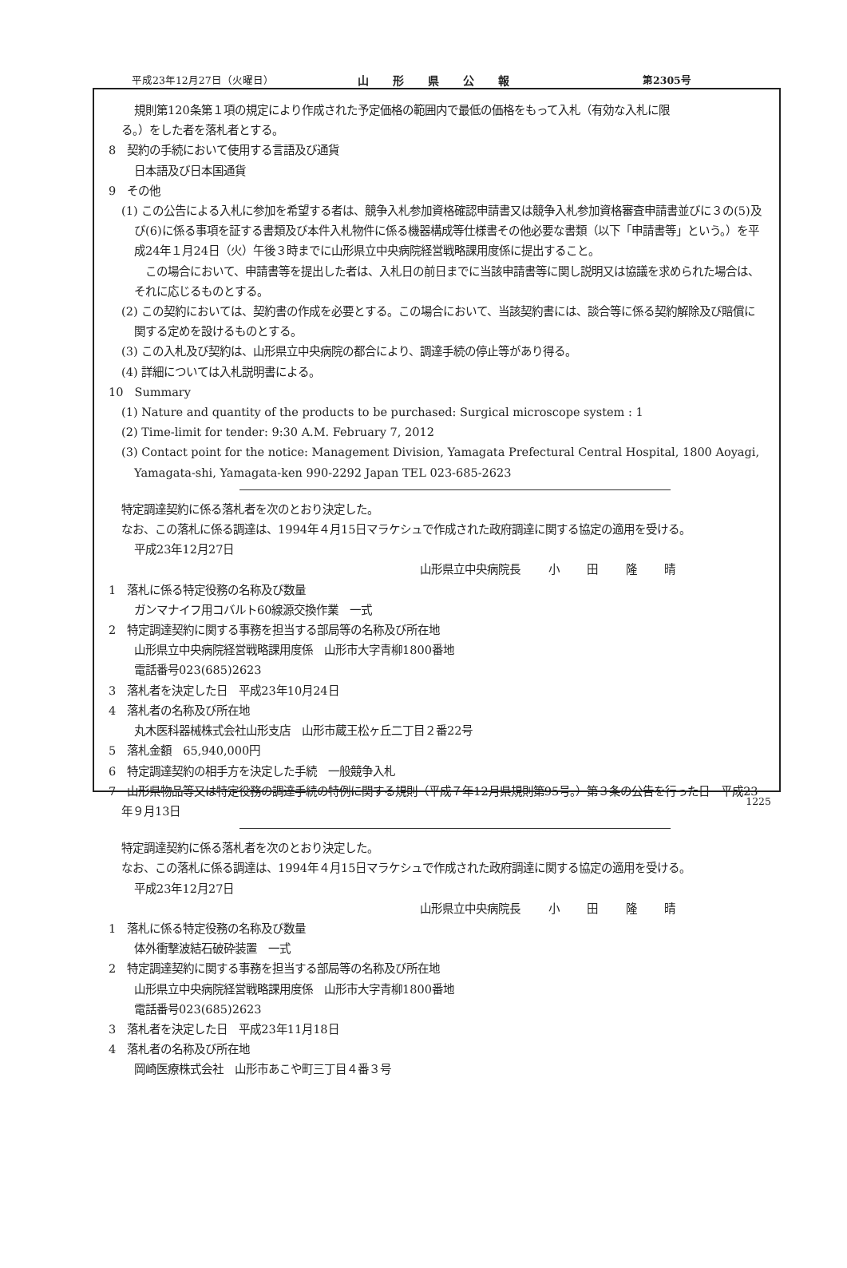平成23年12月27日（火曜日） 山形県公報 第2305号
規則第120条第１項の規定により作成された予定価格の範囲内で最低の価格をもって入札（有効な入札に限
る。）をした者を落札者とする。
8　契約の手続において使用する言語及び通貨
日本語及び日本国通貨
9　その他
(1) この公告による入札に参加を希望する者は、競争入札参加資格確認申請書又は競争入札参加資格審査申請書並びに３の(5)及び(6)に係る事項を証する書類及び本件入札物件に係る機器構成等仕様書その他必要な書類（以下「申請書等」という。）を平成24年１月24日（火）午後３時までに山形県立中央病院経営戦略課用度係に提出すること。
　この場合において、申請書等を提出した者は、入札日の前日までに当該申請書等に関し説明又は協議を求められた場合は、それに応じるものとする。
(2) この契約においては、契約書の作成を必要とする。この場合において、当該契約書には、談合等に係る契約解除及び賠償に関する定めを設けるものとする。
(3) この入札及び契約は、山形県立中央病院の都合により、調達手続の停止等があり得る。
(4) 詳細については入札説明書による。
10　Summary
(1) Nature and quantity of the products to be purchased: Surgical microscope system : 1
(2) Time-limit for tender: 9:30 A.M. February 7, 2012
(3) Contact point for the notice: Management Division, Yamagata Prefectural Central Hospital, 1800 Aoyagi, Yamagata-shi, Yamagata-ken 990-2292 Japan TEL 023-685-2623
特定調達契約に係る落札者を次のとおり決定した。
なお、この落札に係る調達は、1994年４月15日マラケシュで作成された政府調達に関する協定の適用を受ける。
平成23年12月27日
山形県立中央病院長 小 田 隆 晴
1　落札に係る特定役務の名称及び数量
ガンマナイフ用コバルト60線源交換作業　一式
2　特定調達契約に関する事務を担当する部局等の名称及び所在地
山形県立中央病院経営戦略課用度係　山形市大字青柳1800番地
電話番号023(685)2623
3　落札者を決定した日　平成23年10月24日
4　落札者の名称及び所在地
丸木医科器械株式会社山形支店　山形市蔵王松ヶ丘二丁目２番22号
5　落札金額　65,940,000円
6　特定調達契約の相手方を決定した手続　一般競争入札
7　山形県物品等又は特定役務の調達手続の特例に関する規則（平成７年12月県規則第95号。）第３条の公告を行った日　平成23年９月13日
特定調達契約に係る落札者を次のとおり決定した。
なお、この落札に係る調達は、1994年４月15日マラケシュで作成された政府調達に関する協定の適用を受ける。
平成23年12月27日
山形県立中央病院長 小 田 隆 晴
1　落札に係る特定役務の名称及び数量
体外衝撃波結石破砕装置　一式
2　特定調達契約に関する事務を担当する部局等の名称及び所在地
山形県立中央病院経営戦略課用度係　山形市大字青柳1800番地
電話番号023(685)2623
3　落札者を決定した日　平成23年11月18日
4　落札者の名称及び所在地
岡崎医療株式会社　山形市あこや町三丁目４番３号
1225